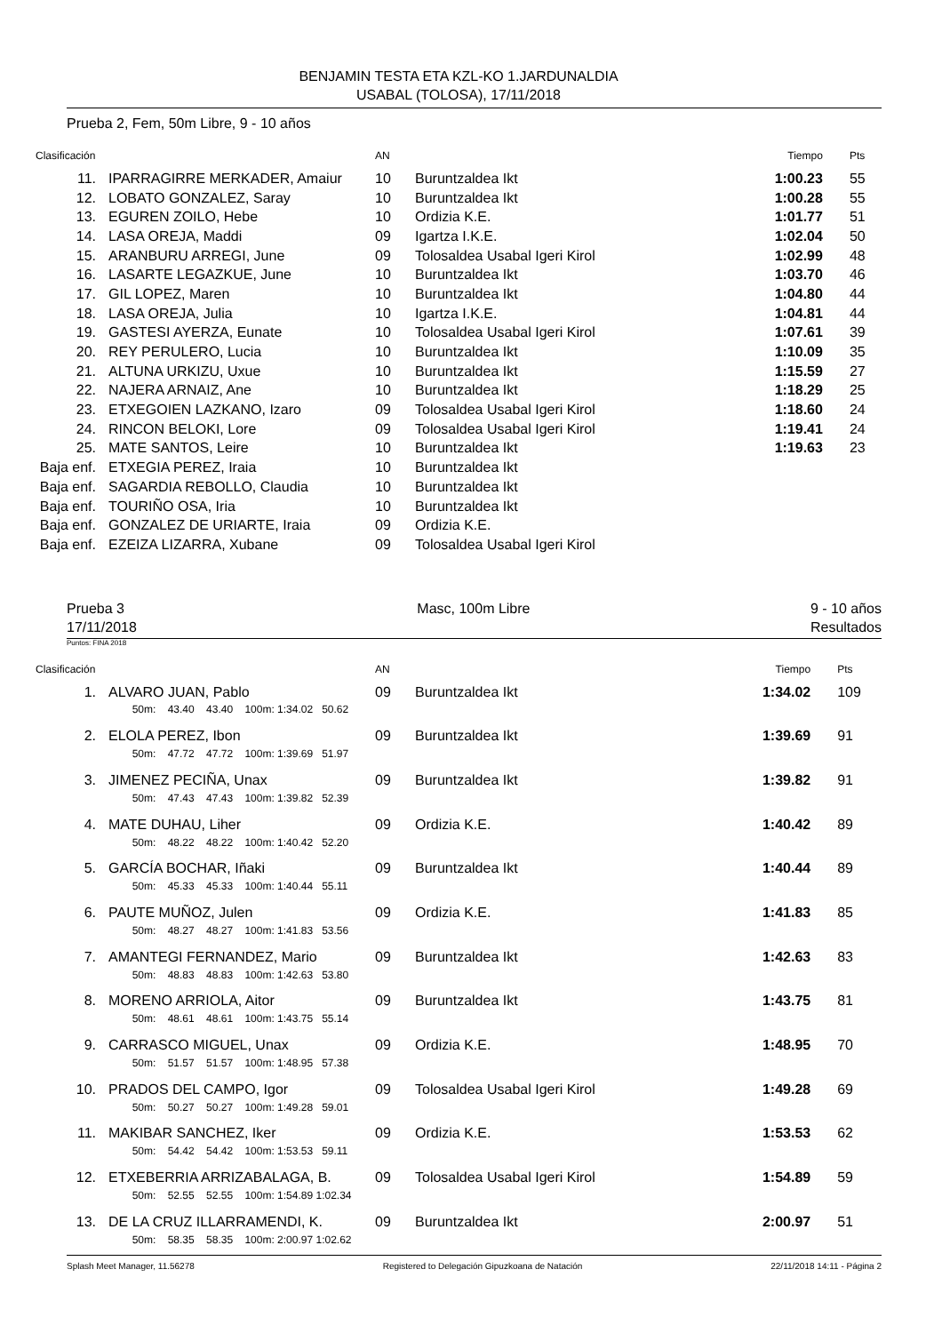BENJAMIN TESTA ETA KZL-KO 1.JARDUNALDIA
USABAL (TOLOSA), 17/11/2018
Prueba 2, Fem, 50m Libre, 9 - 10 años
| Clasificación | | AN | | Tiempo | Pts |
| --- | --- | --- | --- | --- | --- |
| 11. | IPARRAGIRRE MERKADER, Amaiur | 10 | Buruntzaldea Ikt | 1:00.23 | 55 |
| 12. | LOBATO GONZALEZ, Saray | 10 | Buruntzaldea Ikt | 1:00.28 | 55 |
| 13. | EGUREN ZOILO, Hebe | 10 | Ordizia K.E. | 1:01.77 | 51 |
| 14. | LASA OREJA, Maddi | 09 | Igartza I.K.E. | 1:02.04 | 50 |
| 15. | ARANBURU ARREGI, June | 09 | Tolosaldea Usabal Igeri Kirol | 1:02.99 | 48 |
| 16. | LASARTE LEGAZKUE, June | 10 | Buruntzaldea Ikt | 1:03.70 | 46 |
| 17. | GIL LOPEZ, Maren | 10 | Buruntzaldea Ikt | 1:04.80 | 44 |
| 18. | LASA OREJA, Julia | 10 | Igartza I.K.E. | 1:04.81 | 44 |
| 19. | GASTESI AYERZA, Eunate | 10 | Tolosaldea Usabal Igeri Kirol | 1:07.61 | 39 |
| 20. | REY PERULERO, Lucia | 10 | Buruntzaldea Ikt | 1:10.09 | 35 |
| 21. | ALTUNA URKIZU, Uxue | 10 | Buruntzaldea Ikt | 1:15.59 | 27 |
| 22. | NAJERA ARNAIZ, Ane | 10 | Buruntzaldea Ikt | 1:18.29 | 25 |
| 23. | ETXEGOIEN LAZKANO, Izaro | 09 | Tolosaldea Usabal Igeri Kirol | 1:18.60 | 24 |
| 24. | RINCON BELOKI, Lore | 09 | Tolosaldea Usabal Igeri Kirol | 1:19.41 | 24 |
| 25. | MATE SANTOS, Leire | 10 | Buruntzaldea Ikt | 1:19.63 | 23 |
| Baja enf. | ETXEGIA PEREZ, Iraia | 10 | Buruntzaldea Ikt | | |
| Baja enf. | SAGARDIA REBOLLO, Claudia | 10 | Buruntzaldea Ikt | | |
| Baja enf. | TOURIÑO OSA, Iria | 10 | Buruntzaldea Ikt | | |
| Baja enf. | GONZALEZ DE URIARTE, Iraia | 09 | Ordizia K.E. | | |
| Baja enf. | EZEIZA LIZARRA, Xubane | 09 | Tolosaldea Usabal Igeri Kirol | | |
Prueba 3
17/11/2018
Masc, 100m Libre 9 - 10 años
Resultados
Puntos: FINA 2018
| Clasificación | | AN | | Tiempo | Pts |
| --- | --- | --- | --- | --- | --- |
| 1. | ALVARO JUAN, Pablo | 09 | Buruntzaldea Ikt | 1:34.02 | 109 |
| | 50m: 43.40 43.40 100m: 1:34.02 50.62 | | | | |
| 2. | ELOLA PEREZ, Ibon | 09 | Buruntzaldea Ikt | 1:39.69 | 91 |
| | 50m: 47.72 47.72 100m: 1:39.69 51.97 | | | | |
| 3. | JIMENEZ PECIÑA, Unax | 09 | Buruntzaldea Ikt | 1:39.82 | 91 |
| | 50m: 47.43 47.43 100m: 1:39.82 52.39 | | | | |
| 4. | MATE DUHAU, Liher | 09 | Ordizia K.E. | 1:40.42 | 89 |
| | 50m: 48.22 48.22 100m: 1:40.42 52.20 | | | | |
| 5. | GARCÍA BOCHAR, Iñaki | 09 | Buruntzaldea Ikt | 1:40.44 | 89 |
| | 50m: 45.33 45.33 100m: 1:40.44 55.11 | | | | |
| 6. | PAUTE MUÑOZ, Julen | 09 | Ordizia K.E. | 1:41.83 | 85 |
| | 50m: 48.27 48.27 100m: 1:41.83 53.56 | | | | |
| 7. | AMANTEGI FERNANDEZ, Mario | 09 | Buruntzaldea Ikt | 1:42.63 | 83 |
| | 50m: 48.83 48.83 100m: 1:42.63 53.80 | | | | |
| 8. | MORENO ARRIOLA, Aitor | 09 | Buruntzaldea Ikt | 1:43.75 | 81 |
| | 50m: 48.61 48.61 100m: 1:43.75 55.14 | | | | |
| 9. | CARRASCO MIGUEL, Unax | 09 | Ordizia K.E. | 1:48.95 | 70 |
| | 50m: 51.57 51.57 100m: 1:48.95 57.38 | | | | |
| 10. | PRADOS DEL CAMPO, Igor | 09 | Tolosaldea Usabal Igeri Kirol | 1:49.28 | 69 |
| | 50m: 50.27 50.27 100m: 1:49.28 59.01 | | | | |
| 11. | MAKIBAR SANCHEZ, Iker | 09 | Ordizia K.E. | 1:53.53 | 62 |
| | 50m: 54.42 54.42 100m: 1:53.53 59.11 | | | | |
| 12. | ETXEBERRIA ARRIZABALAGA, B. | 09 | Tolosaldea Usabal Igeri Kirol | 1:54.89 | 59 |
| | 50m: 52.55 52.55 100m: 1:54.89 1:02.34 | | | | |
| 13. | DE LA CRUZ ILLARRAMENDI, K. | 09 | Buruntzaldea Ikt | 2:00.97 | 51 |
| | 50m: 58.35 58.35 100m: 2:00.97 1:02.62 | | | | |
Splash Meet Manager, 11.56278 Registered to Delegación Gipuzkoana de Natación 22/11/2018 14:11 - Página 2